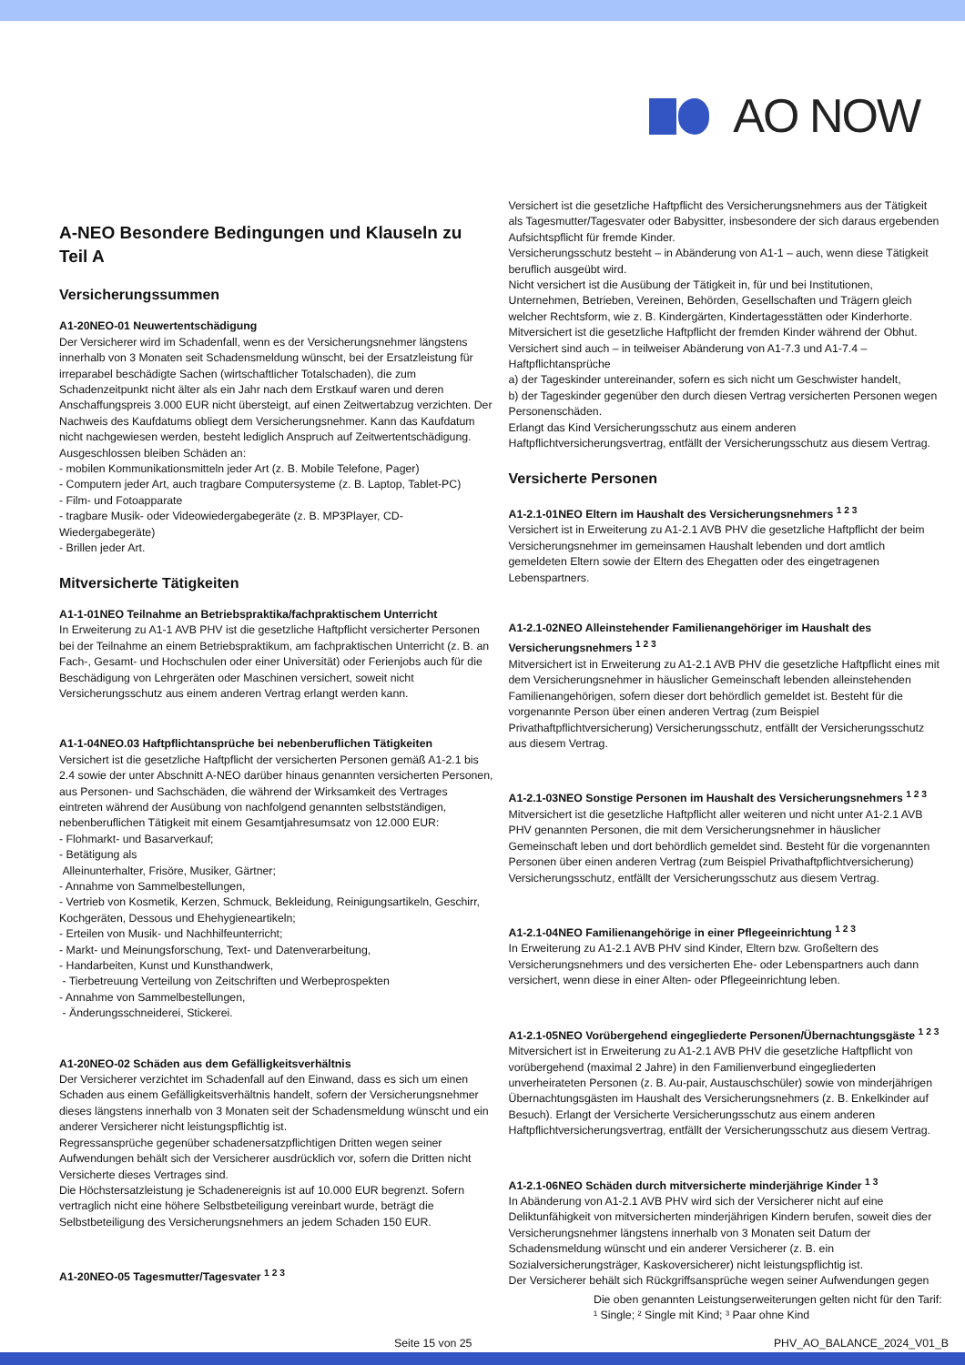AO NOW
A-NEO Besondere Bedingungen und Klauseln zu Teil A
Versicherungssummen
A1-20NEO-01 Neuwertentschädigung
Der Versicherer wird im Schadenfall, wenn es der Versicherungsnehmer längstens innerhalb von 3 Monaten seit Schadensmeldung wünscht, bei der Ersatzleistung für irreparabel beschädigte Sachen (wirtschaftlicher Totalschaden), die zum Schadenzeitpunkt nicht älter als ein Jahr nach dem Erstkauf waren und deren Anschaffungspreis 3.000 EUR nicht übersteigt, auf einen Zeitwertabzug verzichten. Der Nachweis des Kaufdatums obliegt dem Versicherungsnehmer. Kann das Kaufdatum nicht nachgewiesen werden, besteht lediglich Anspruch auf Zeitwertentschädigung.
Ausgeschlossen bleiben Schäden an:
- mobilen Kommunikationsmitteln jeder Art (z. B. Mobile Telefone, Pager)
- Computern jeder Art, auch tragbare Computersysteme (z. B. Laptop, Tablet-PC)
- Film- und Fotoapparate
- tragbare Musik- oder Videowiedergabegeräte (z. B. MP3Player, CD-Wiedergabegeräte)
- Brillen jeder Art.
Mitversicherte Tätigkeiten
A1-1-01NEO Teilnahme an Betriebspraktika/fachpraktischem Unterricht
In Erweiterung zu A1-1 AVB PHV ist die gesetzliche Haftpflicht versicherter Personen bei der Teilnahme an einem Betriebspraktikum, am fachpraktischen Unterricht (z. B. an Fach-, Gesamt- und Hochschulen oder einer Universität) oder Ferienjobs auch für die Beschädigung von Lehrgeräten oder Maschinen versichert, soweit nicht Versicherungsschutz aus einem anderen Vertrag erlangt werden kann.
A1-1-04NEO.03 Haftpflichtansprüche bei nebenberuflichen Tätigkeiten
Versichert ist die gesetzliche Haftpflicht der versicherten Personen gemäß A1-2.1 bis 2.4 sowie der unter Abschnitt A-NEO darüber hinaus genannten versicherten Personen, aus Personen- und Sachschäden, die während der Wirksamkeit des Vertrages eintreten während der Ausübung von nachfolgend genannten selbstständigen, nebenberuflichen Tätigkeit mit einem Gesamtjahresumsatz von 12.000 EUR:
- Flohmarkt- und Basarverkauf;
- Betätigung als
Alleinunterhalter, Frisöre, Musiker, Gärtner;
- Annahme von Sammelbestellungen,
- Vertrieb von Kosmetik, Kerzen, Schmuck, Bekleidung, Reinigungsartikeln, Geschirr, Kochgeräten, Dessous und Ehehygieneartikeln;
- Erteilen von Musik- und Nachhilfeunterricht;
- Markt- und Meinungsforschung, Text- und Datenverarbeitung,
- Handarbeiten, Kunst und Kunsthandwerk,
- Tierbetreuung Verteilung von Zeitschriften und Werbeprospekten
- Annahme von Sammelbestellungen,
- Änderungsschneiderei, Stickerei.
A1-20NEO-02 Schäden aus dem Gefälligkeitsverhältnis
Der Versicherer verzichtet im Schadenfall auf den Einwand, dass es sich um einen Schaden aus einem Gefälligkeitsverhältnis handelt, sofern der Versicherungsnehmer dieses längstens innerhalb von 3 Monaten seit der Schadensmeldung wünscht und ein anderer Versicherer nicht leistungspflichtig ist.
Regressansprüche gegenüber schadenersatzpflichtigen Dritten wegen seiner Aufwendungen behält sich der Versicherer ausdrücklich vor, sofern die Dritten nicht Versicherte dieses Vertrages sind.
Die Höchstersatzleistung je Schadenereignis ist auf 10.000 EUR begrenzt. Sofern vertraglich nicht eine höhere Selbstbeteiligung vereinbart wurde, beträgt die Selbstbeteiligung des Versicherungsnehmers an jedem Schaden 150 EUR.
A1-20NEO-05 Tagesmutter/Tagesvater <sup>1 2 3</sup>
Versichert ist die gesetzliche Haftpflicht des Versicherungsnehmers aus der Tätigkeit als Tagesmutter/Tagesvater oder Babysitter, insbesondere der sich daraus ergebenden Aufsichtspflicht für fremde Kinder.
Versicherungsschutz besteht – in Abänderung von A1-1 – auch, wenn diese Tätigkeit beruflich ausgeübt wird.
Nicht versichert ist die Ausübung der Tätigkeit in, für und bei Institutionen, Unternehmen, Betrieben, Vereinen, Behörden, Gesellschaften und Trägern gleich welcher Rechtsform, wie z. B. Kindergärten, Kindertagesstätten oder Kinderhorte.
Mitversichert ist die gesetzliche Haftpflicht der fremden Kinder während der Obhut.
Versichert sind auch – in teilweiser Abänderung von A1-7.3 und A1-7.4 – Haftpflichtansprüche
a) der Tageskinder untereinander, sofern es sich nicht um Geschwister handelt,
b) der Tageskinder gegenüber den durch diesen Vertrag versicherten Personen wegen Personenschäden.
Erlangt das Kind Versicherungsschutz aus einem anderen Haftpflichtversicherungsvertrag, entfällt der Versicherungsschutz aus diesem Vertrag.
Versicherte Personen
A1-2.1-01NEO Eltern im Haushalt des Versicherungsnehmers <sup>1 2 3</sup>
Versichert ist in Erweiterung zu A1-2.1 AVB PHV die gesetzliche Haftpflicht der beim Versicherungsnehmer im gemeinsamen Haushalt lebenden und dort amtlich gemeldeten Eltern sowie der Eltern des Ehegatten oder des eingetragenen Lebenspartners.
A1-2.1-02NEO Alleinstehender Familienangehöriger im Haushalt des Versicherungsnehmers <sup>1 2 3</sup>
Mitversichert ist in Erweiterung zu A1-2.1 AVB PHV die gesetzliche Haftpflicht eines mit dem Versicherungsnehmer in häuslicher Gemeinschaft lebenden alleinstehenden Familienangehörigen, sofern dieser dort behördlich gemeldet ist. Besteht für die vorgenannte Person über einen anderen Vertrag (zum Beispiel Privathaftpflichtversicherung) Versicherungsschutz, entfällt der Versicherungsschutz aus diesem Vertrag.
A1-2.1-03NEO Sonstige Personen im Haushalt des Versicherungsnehmers <sup>1 2 3</sup>
Mitversichert ist die gesetzliche Haftpflicht aller weiteren und nicht unter A1-2.1 AVB PHV genannten Personen, die mit dem Versicherungsnehmer in häuslicher Gemeinschaft leben und dort behördlich gemeldet sind. Besteht für die vorgenannten Personen über einen anderen Vertrag (zum Beispiel Privathaftpflichtversicherung) Versicherungsschutz, entfällt der Versicherungsschutz aus diesem Vertrag.
A1-2.1-04NEO Familienangehörige in einer Pflegeeinrichtung <sup>1 2 3</sup>
In Erweiterung zu A1-2.1 AVB PHV sind Kinder, Eltern bzw. Großeltern des Versicherungsnehmers und des versicherten Ehe- oder Lebenspartners auch dann versichert, wenn diese in einer Alten- oder Pflegeeinrichtung leben.
A1-2.1-05NEO Vorübergehend eingegliederte Personen/Übernachtungsgäste <sup>1 2 3</sup>
Mitversichert ist in Erweiterung zu A1-2.1 AVB PHV die gesetzliche Haftpflicht von vorübergehend (maximal 2 Jahre) in den Familienverbund eingegliederten unverheirateten Personen (z. B. Au-pair, Austauschschüler) sowie von minderjährigen Übernachtungsgästen im Haushalt des Versicherungsnehmers (z. B. Enkelkinder auf Besuch). Erlangt der Versicherte Versicherungsschutz aus einem anderen Haftpflichtversicherungsvertrag, entfällt der Versicherungsschutz aus diesem Vertrag.
A1-2.1-06NEO Schäden durch mitversicherte minderjährige Kinder <sup>1 3</sup>
In Abänderung von A1-2.1 AVB PHV wird sich der Versicherer nicht auf eine Deliktunfähigkeit von mitversicherten minderjährigen Kindern berufen, soweit dies der Versicherungsnehmer längstens innerhalb von 3 Monaten seit Datum der Schadensmeldung wünscht und ein anderer Versicherer (z. B. ein Sozialversicherungsträger, Kaskoversicherer) nicht leistungspflichtig ist.
Der Versicherer behält sich Rückgriffsansprüche wegen seiner Aufwendungen gegen
Die oben genannten Leistungserweiterungen gelten nicht für den Tarif:
¹ Single; ² Single mit Kind; ³ Paar ohne Kind
Seite 15 von 25 PHV_AO_BALANCE_2024_V01_B